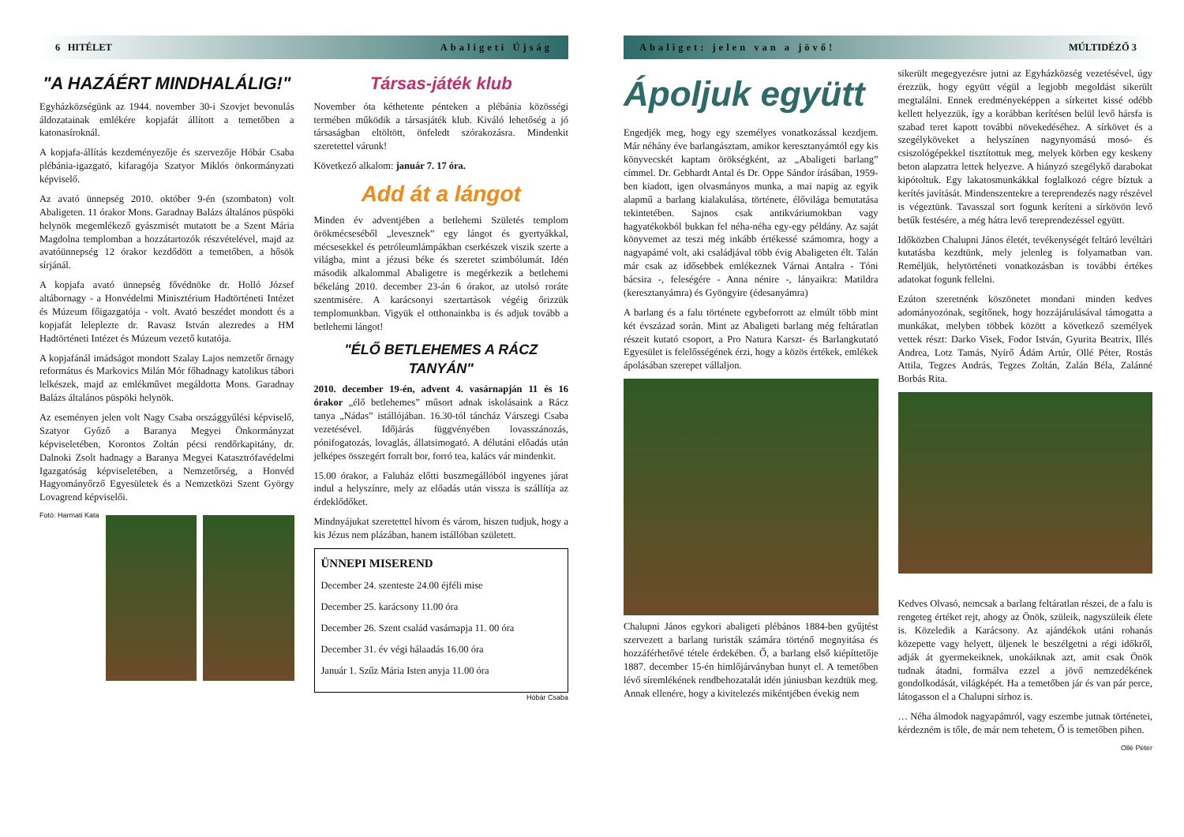6 HITÉLET Abaligeti Újság
"A HAZÁÉRT MINDHALÁLIG!"
Egyházközségünk az 1944. november 30-i Szovjet bevonulás áldozatainak emlékére kopjafát állított a temetőben a katonasíroknál.
A kopjafa-állítás kezdeményezője és szervezője Hóbár Csaba plébánia-igazgató, kifaragója Szatyor Miklós önkormányzati képviselő.
Az avató ünnepség 2010. október 9-én (szombaton) volt Abaligeten. 11 órakor Mons. Garadnay Balázs általános püspöki helynök megemlékező gyászmisét mutatott be a Szent Mária Magdolna templomban a hozzátartozók részvételével, majd az avatóünnepség 12 órakor kezdődött a temetőben, a hősök sírjánál.
A kopjafa avató ünnepség fővédnöke dr. Holló József altábornagy - a Honvédelmi Minisztérium Hadtörténeti Intézet és Múzeum főigazgatója - volt. Avató beszédet mondott és a kopjafát leleplezte dr. Ravasz István alezredes a HM Hadtörténeti Intézet és Múzeum vezető kutatója.
A kopjafánál imádságot mondott Szalay Lajos nemzetőr őrnagy református és Markovics Milán Mór főhadnagy katolikus tábori lelkészek, majd az emlékművet megáldotta Mons. Garadnay Balázs általános püspöki helynök.
Az eseményen jelen volt Nagy Csaba országgyűlési képviselő, Szatyor Győző a Baranya Megyei Önkormányzat képviseletében, Korontos Zoltán pécsi rendőrkapitány, dr. Dalnoki Zsolt hadnagy a Baranya Megyei Katasztrófavédelmi Igazgatóság képviseletében, a Nemzetőrség, a Honvéd Hagyományőrző Egyesületek és a Nemzetközi Szent György Lovagrend képviselői.
Fotó: Harmati Kata
Társas-játék klub
November óta kéthetente pénteken a plébánia közösségi termében működik a társasjáték klub. Kiváló lehetőség a jó társaságban eltöltött, önfeledt szórakozásra. Mindenkit szeretettel várunk!
Következő alkalom: január 7. 17 óra.
Add át a lángot
Minden év adventjében a betlehemi Születés templom örökmécseséből „levesznek” egy lángot és gyertyákkal, mécsesekkel és petróleumlámpákban cserkészek viszik szerte a világba, mint a jézusi béke és szeretet szimbólumát. Idén második alkalommal Abaligetre is megérkezik a betlehemi békeláng 2010. december 23-án 6 órakor, az utolsó roráte szentmisére. A karácsonyi szertartások végéig őrizzük templomunkban. Vigyük el otthonainkba is és adjuk tovább a betlehemi lángot!
"ÉLŐ BETLEHEMES A RÁCZ TANYÁN"
2010. december 19-én, advent 4. vasárnapján 11 és 16 órakor „élő betlehemes” műsort adnak iskolásaink a Rácz tanya „Nádas” istállójában. 16.30-tól táncház Várszegi Csaba vezetésével. Időjárás függvényében lovasszánozás, pónifogatozás, lovaglás, állatsimogató. A délutáni előadás után jelképes összegért forralt bor, forró tea, kalács vár mindenkit.
15.00 órakor, a Faluház előtti buszmegállóból ingyenes járat indul a helyszínre, mely az előadás után vissza is szállítja az érdeklődőket.
Mindnyájukat szeretettel hívom és várom, hiszen tudjuk, hogy a kis Jézus nem plázában, hanem istállóban született.
ÜNNEPI MISEREND
December 24. szenteste 24.00 éjféli mise
December 25. karácsony 11.00 óra
December 26. Szent család vasárnapja 11. 00 óra
December 31. év végi hálaadás 16.00 óra
Január 1. Szűz Mária Isten anyja 11.00 óra
Hóbár Csaba
Abaliget: jelen van a jövő! MÚLTIDÉZŐ 3
Ápoljuk együtt
Engedjék meg, hogy egy személyes vonatkozással kezdjem. Már néhány éve barlangásztam, amikor keresztanyámtól egy kis könyvecskét kaptam örökségként, az „Abaligeti barlang” címmel. Dr. Gebhardt Antal és Dr. Oppe Sándor írásában, 1959-ben kiadott, igen olvasmányos munka, a mai napig az egyik alapmű a barlang kialakulása, története, élővilága bemutatása tekintetében. Sajnos csak antikváriumokban vagy hagyatékokból bukkan fel néha-néha egy-egy példány. Az saját könyvemet az teszi még inkább értékessé számomra, hogy a nagyapámé volt, aki családjával több évig Abaligeten élt. Talán már csak az idősebbek emlékeznek Várnai Antalra - Tóni bácsira -, feleségére - Anna nénire -, lányaikra: Matildra (keresztanyámra) és Gyöngyire (édesanyámra)
A barlang és a falu története egybeforrott az elmúlt több mint két évszázad során. Mint az Abaligeti barlang még feltáratlan részeit kutató csoport, a Pro Natura Karszt- és Barlangkutató Egyesület is felelősségének érzi, hogy a közös értékek, emlékek ápolásában szerepet vállaljon.
Chalupni János egykori abaligeti plébános 1884-ben gyűjtést szervezett a barlang turisták számára történő megnyitása és hozzáférhetővé tétele érdekében. Ő, a barlang első kiépíttetője 1887. december 15-én himlőjárványban hunyt el. A temetőben lévő síremlékének rendbehozatalát idén júniusban kezdtük meg. Annak ellenére, hogy a kivitelezés mikéntjében évekig nem
sikerült megegyezésre jutni az Egyházközség vezetésével, úgy érezzük, hogy együtt végül a legjobb megoldást sikerült megtalálni. Ennek eredményeképpen a sírkertet kissé odébb kellett helyezzük, így a korábban kerítésen belül levő hársfa is szabad teret kapott további növekedéséhez. A sírkövet és a szegélyköveket a helyszínen nagynyomású mosó- és csiszológépekkel tisztítottuk meg, melyek körben egy keskeny beton alapzatra lettek helyezve. A hiányzó szegélykő darabokat kipótoltuk. Egy lakatosmunkákkal foglalkozó cégre bíztuk a kerítés javítását. Mindenszentekre a tereprendezés nagy részével is végeztünk. Tavasszal sort fogunk keríteni a sírkövön levő betűk festésére, a még hátra levő tereprendezéssel együtt.
Időközben Chalupni János életét, tevékenységét feltáró levéltári kutatásba kezdtünk, mely jelenleg is folyamatban van. Reméljük, helytörténeti vonatkozásban is további értékes adatokat fogunk fellelni.
Ezúton szeretnénk köszönetet mondani minden kedves adományozónak, segítőnek, hogy hozzájárulásával támogatta a munkákat, melyben többek között a következő személyek vettek részt: Darko Visek, Fodor István, Gyurita Beatrix, Illés Andrea, Lotz Tamás, Nyírő Ádám Artúr, Ollé Péter, Rostás Attila, Tegzes András, Tegzes Zoltán, Zalán Béla, Zalánné Borbás Rita.
Kedves Olvasó, nemcsak a barlang feltáratlan részei, de a falu is rengeteg értéket rejt, ahogy az Önök, szüleik, nagyszüleik élete is. Közeledik a Karácsony. Az ajándékok utáni rohanás közepette vagy helyett, üljenek le beszélgetni a régi időkről, adják át gyermekeiknek, unokáiknak azt, amit csak Önök tudnak átadni, formálva ezzel a jövő nemzedékének gondolkodását, világképét. Ha a temetőben jár és van pár perce, látogasson el a Chalupni sírhoz is.
… Néha álmodok nagyapámról, vagy eszembe jutnak történetei, kérdezném is tőle, de már nem tehetem, Ő is temetőben pihen.
Ollé Péter